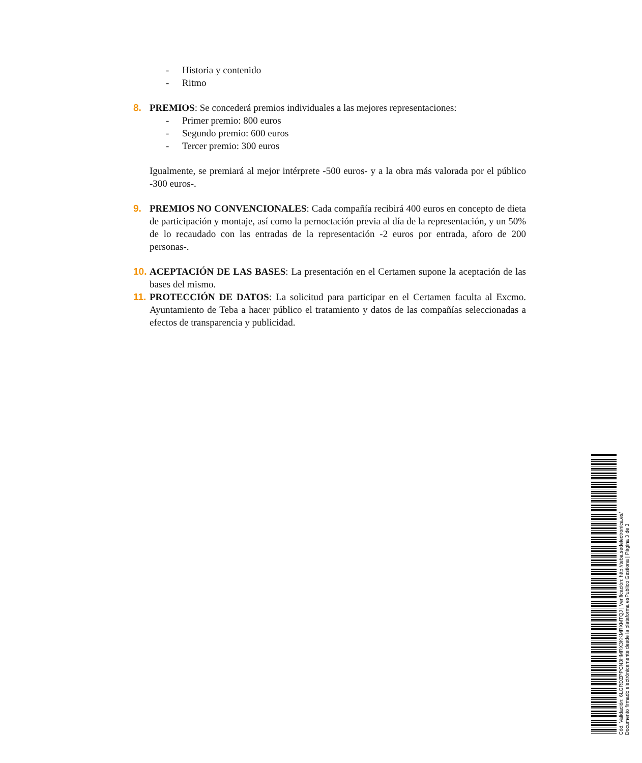- Historia y contenido
- Ritmo
8. PREMIOS: Se concederá premios individuales a las mejores representaciones:
- Primer premio: 800 euros
- Segundo premio: 600 euros
- Tercer premio: 300 euros
Igualmente, se premiará al mejor intérprete -500 euros- y a la obra más valorada por el público -300 euros-.
9. PREMIOS NO CONVENCIONALES: Cada compañía recibirá 400 euros en concepto de dieta de participación y montaje, así como la pernoctación previa al día de la representación, y un 50% de lo recaudado con las entradas de la representación -2 euros por entrada, aforo de 200 personas-.
10.
ACEPTACIÓN DE LAS BASES: La presentación en el Certamen supone la aceptación de las bases del mismo.
11.
PROTECCIÓN DE DATOS: La solicitud para participar en el Certamen faculta al Excmo. Ayuntamiento de Teba a hacer público el tratamiento y datos de las compañías seleccionadas a efectos de transparencia y publicidad.
Cód. Validación: 6LGRDZPPCN3HMRX3KKMRXMTQJ | Verificación: http://teba.sedelectronica.es/
Documento firmado electrónicamente desde la plataforma esPublico Gestiona | Página 3 de 3